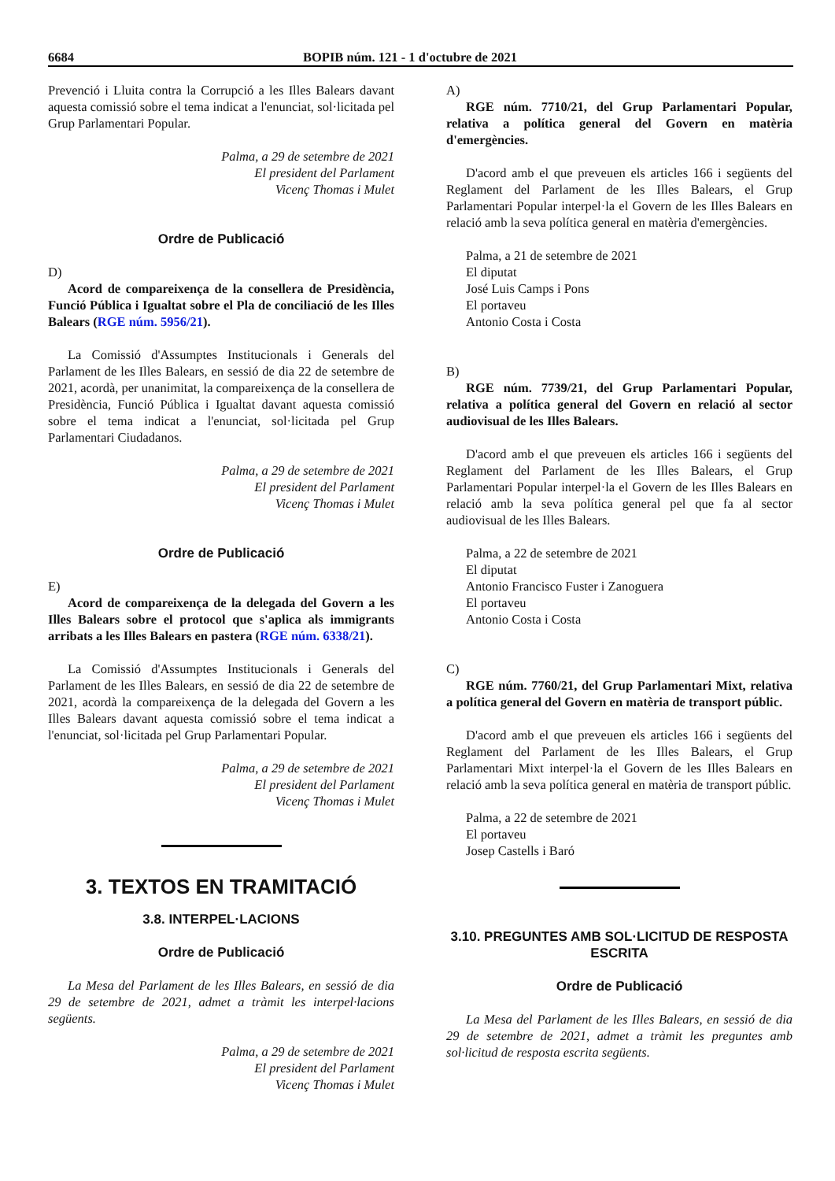6684 BOPIB núm. 121 - 1 d'octubre de 2021
Prevenció i Lluita contra la Corrupció a les Illes Balears davant aquesta comissió sobre el tema indicat a l'enunciat, sol·licitada pel Grup Parlamentari Popular.
Palma, a 29 de setembre de 2021
El president del Parlament
Vicenç Thomas i Mulet
Ordre de Publicació
D)
Acord de compareixença de la consellera de Presidència, Funció Pública i Igualtat sobre el Pla de conciliació de les Illes Balears (RGE núm. 5956/21).
La Comissió d'Assumptes Institucionals i Generals del Parlament de les Illes Balears, en sessió de dia 22 de setembre de 2021, acordà, per unanimitat, la compareixença de la consellera de Presidència, Funció Pública i Igualtat davant aquesta comissió sobre el tema indicat a l'enunciat, sol·licitada pel Grup Parlamentari Ciudadanos.
Palma, a 29 de setembre de 2021
El president del Parlament
Vicenç Thomas i Mulet
Ordre de Publicació
E)
Acord de compareixença de la delegada del Govern a les Illes Balears sobre el protocol que s'aplica als immigrants arribats a les Illes Balears en pastera (RGE núm. 6338/21).
La Comissió d'Assumptes Institucionals i Generals del Parlament de les Illes Balears, en sessió de dia 22 de setembre de 2021, acordà la compareixença de la delegada del Govern a les Illes Balears davant aquesta comissió sobre el tema indicat a l'enunciat, sol·licitada pel Grup Parlamentari Popular.
Palma, a 29 de setembre de 2021
El president del Parlament
Vicenç Thomas i Mulet
3. TEXTOS EN TRAMITACIÓ
3.8. INTERPEL·LACIONS
Ordre de Publicació
La Mesa del Parlament de les Illes Balears, en sessió de dia 29 de setembre de 2021, admet a tràmit les interpel·lacions següents.
Palma, a 29 de setembre de 2021
El president del Parlament
Vicenç Thomas i Mulet
A)
RGE núm. 7710/21, del Grup Parlamentari Popular, relativa a política general del Govern en matèria d'emergències.
D'acord amb el que preveuen els articles 166 i següents del Reglament del Parlament de les Illes Balears, el Grup Parlamentari Popular interpel·la el Govern de les Illes Balears en relació amb la seva política general en matèria d'emergències.
Palma, a 21 de setembre de 2021
El diputat
José Luis Camps i Pons
El portaveu
Antonio Costa i Costa
B)
RGE núm. 7739/21, del Grup Parlamentari Popular, relativa a política general del Govern en relació al sector audiovisual de les Illes Balears.
D'acord amb el que preveuen els articles 166 i següents del Reglament del Parlament de les Illes Balears, el Grup Parlamentari Popular interpel·la el Govern de les Illes Balears en relació amb la seva política general pel que fa al sector audiovisual de les Illes Balears.
Palma, a 22 de setembre de 2021
El diputat
Antonio Francisco Fuster i Zanoguera
El portaveu
Antonio Costa i Costa
C)
RGE núm. 7760/21, del Grup Parlamentari Mixt, relativa a política general del Govern en matèria de transport públic.
D'acord amb el que preveuen els articles 166 i següents del Reglament del Parlament de les Illes Balears, el Grup Parlamentari Mixt interpel·la el Govern de les Illes Balears en relació amb la seva política general en matèria de transport públic.
Palma, a 22 de setembre de 2021
El portaveu
Josep Castells i Baró
3.10. PREGUNTES AMB SOL·LICITUD DE RESPOSTA ESCRITA
Ordre de Publicació
La Mesa del Parlament de les Illes Balears, en sessió de dia 29 de setembre de 2021, admet a tràmit les preguntes amb sol·licitud de resposta escrita següents.